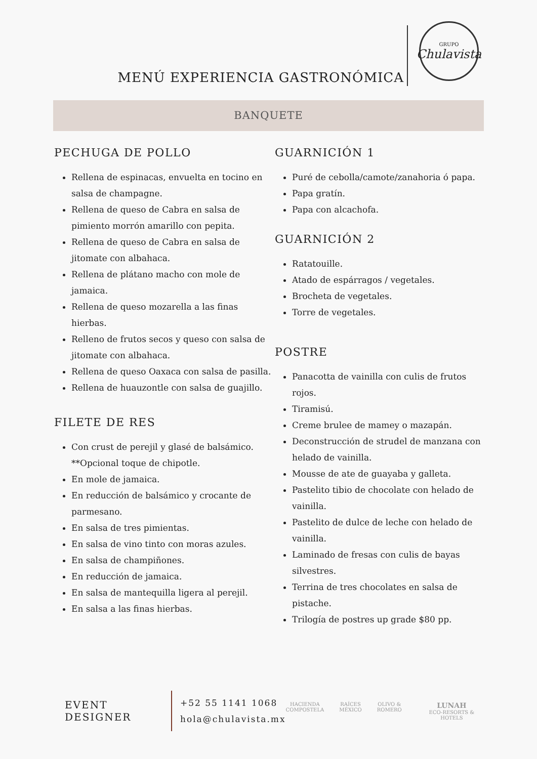MENÚ EXPERIENCIA GASTRONÓMICA
GRUPO
Chulavista
BANQUETE
PECHUGA DE POLLO
Rellena de espinacas, envuelta en tocino en salsa de champagne.
Rellena de queso de Cabra en salsa de pimiento morrón amarillo con pepita.
Rellena de queso de Cabra en salsa de jitomate con albahaca.
Rellena de plátano macho con mole de jamaica.
Rellena de queso mozarella a las finas hierbas.
Relleno de frutos secos y queso con salsa de jitomate con albahaca.
Rellena de queso Oaxaca con salsa de pasilla.
Rellena de huauzontle con salsa de guajillo.
FILETE DE RES
Con crust de perejil y glasé de balsámico. **Opcional toque de chipotle.
En mole de jamaica.
En reducción de balsámico y crocante de parmesano.
En salsa de tres pimientas.
En salsa de vino tinto con moras azules.
En salsa de champiñones.
En reducción de jamaica.
En salsa de mantequilla ligera al perejil.
En salsa a las finas hierbas.
GUARNICIÓN 1
Puré de cebolla/camote/zanahoria ó papa.
Papa gratín.
Papa con alcachofa.
GUARNICIÓN 2
Ratatouille.
Atado de espárragos / vegetales.
Brocheta de vegetales.
Torre de vegetales.
POSTRE
Panacotta de vainilla con culis de frutos rojos.
Tiramisú.
Creme brulee de mamey o mazapán.
Deconstrucción de strudel de manzana con helado de vainilla.
Mousse de ate de guayaba y galleta.
Pastelito tibio de chocolate con helado de vainilla.
Pastelito de dulce de leche con helado de vainilla.
Laminado de fresas con culis de bayas silvestres.
Terrina de tres chocolates en salsa de pistache.
Trilogía de postres up grade $80 pp.
EVENT DESIGNER
+52 55 1141 1068
hola@chulavista.mx
HACIENDA
COMPOSTELA
RAÍCES
MÉXICO
OLIVO &
ROMERO
LUNAH
ECO-RESORTS & HOTELS